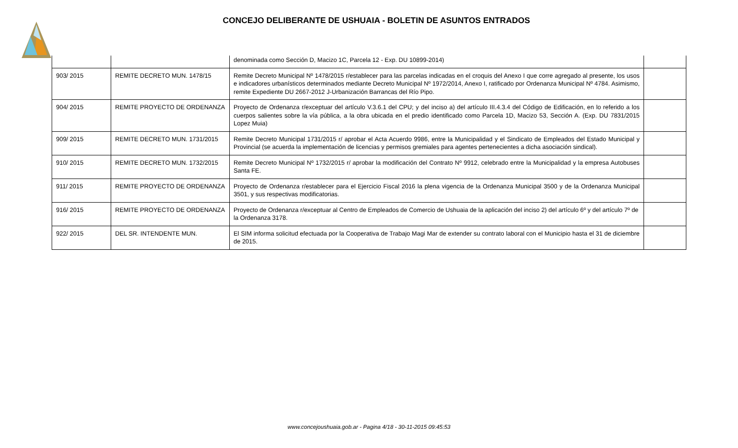CONCEJO DELIBERANTE DE USHUAIA - BOLETIN DE ASUNTOS ENTRADOS
| | | denominada como Sección D, Macizo 1C, Parcela 12 - Exp. DU 10899-2014) | |
| 903/ 2015 | REMITE DECRETO MUN. 1478/15 | Remite Decreto Municipal Nº 1478/2015 r/establecer para las parcelas indicadas en el croquis del Anexo I que corre agregado al presente, los usos e indicadores urbanísticos determinados mediante Decreto Municipal Nº 1972/2014, Anexo I, ratificado por Ordenanza Municipal Nº 4784. Asimismo, remite Expediente DU 2667-2012 J-Urbanización Barrancas del Río Pipo. | |
| 904/ 2015 | REMITE PROYECTO DE ORDENANZA | Proyecto de Ordenanza r/exceptuar del artículo V.3.6.1 del CPU; y del inciso a) del artículo III.4.3.4 del Código de Edificación, en lo referido a los cuerpos salientes sobre la vía pública, a la obra ubicada en el predio identificado como Parcela 1D, Macizo 53, Sección A. (Exp. DU 7831/2015 Lopez Muia) | |
| 909/ 2015 | REMITE DECRETO MUN. 1731/2015 | Remite Decreto Municipal 1731/2015 r/ aprobar el Acta Acuerdo 9986, entre la Municipalidad y el Sindicato de Empleados del Estado Municipal y Provincial (se acuerda la implementación de licencias y permisos gremiales para agentes pertenecientes a dicha asociación sindical). | |
| 910/ 2015 | REMITE DECRETO MUN. 1732/2015 | Remite Decreto Municipal Nº 1732/2015 r/ aprobar la modificación del Contrato Nº 9912, celebrado entre la Municipalidad y la empresa Autobuses Santa FE. | |
| 911/ 2015 | REMITE PROYECTO DE ORDENANZA | Proyecto de Ordenanza r/establecer para el Ejercicio Fiscal 2016 la plena vigencia de la Ordenanza Municipal 3500 y de la Ordenanza Municipal 3501, y sus respectivas modificatorias. | |
| 916/ 2015 | REMITE PROYECTO DE ORDENANZA | Proyecto de Ordenanza r/exceptuar al Centro de Empleados de Comercio de Ushuaia de la aplicación del inciso 2) del artículo 6º y del artículo 7º de la Ordenanza 3178. | |
| 922/ 2015 | DEL SR. INTENDENTE MUN. | El SIM informa solicitud efectuada por la Cooperativa de Trabajo Magi Mar de extender su contrato laboral con el Municipio hasta el 31 de diciembre de 2015. | |
www.concejoushuaia.gob.ar - Pagina 4/18 - 30-11-2015 09:45:53